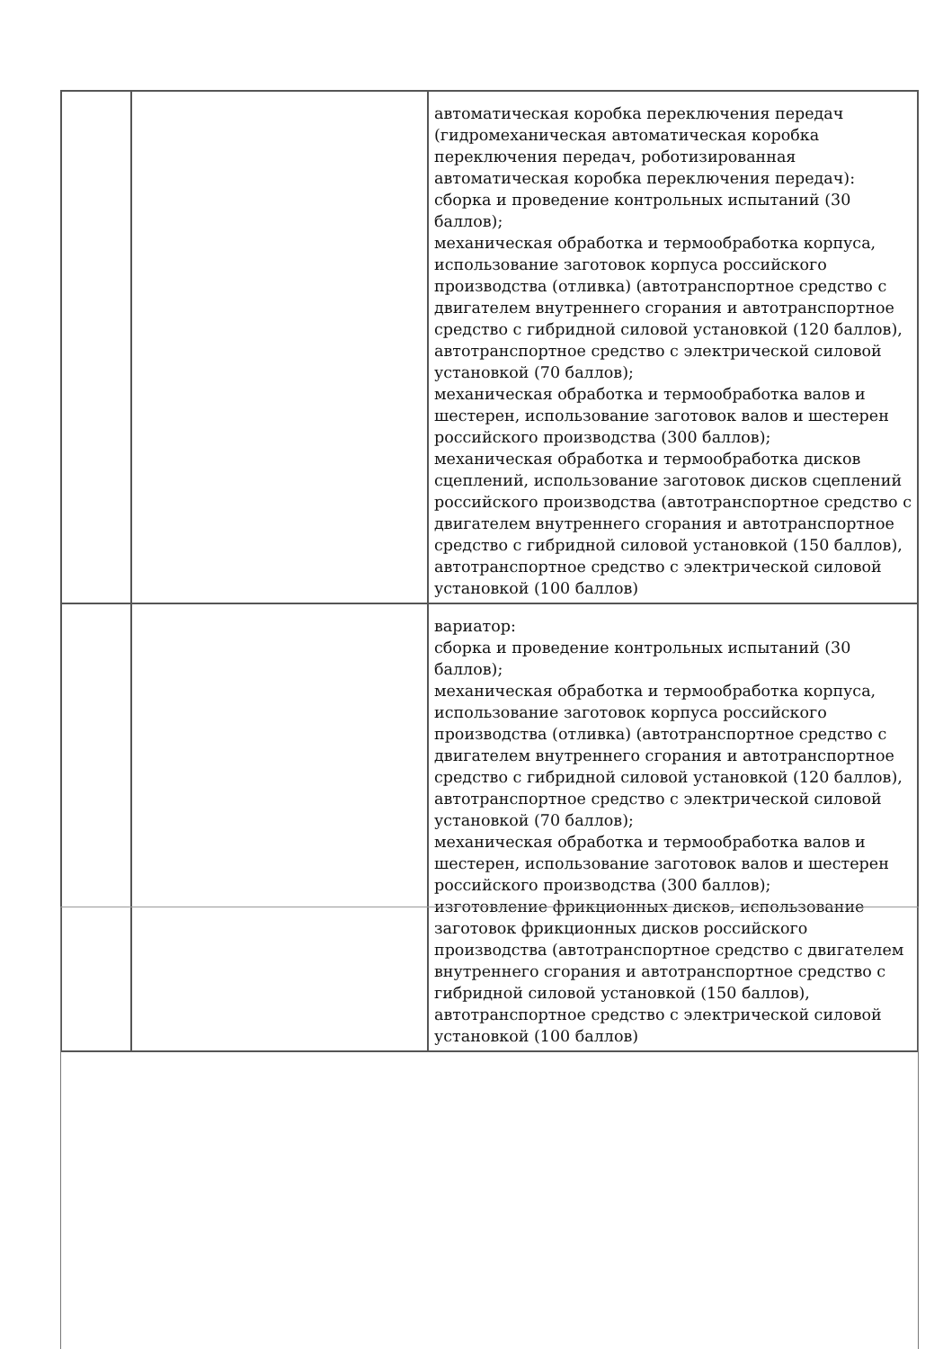| | | автоматическая коробка переключения передач (гидромеханическая автоматическая коробка переключения передач, роботизированная автоматическая коробка переключения передач): сборка и проведение контрольных испытаний (30 баллов); механическая обработка и термообработка корпуса, использование заготовок корпуса российского производства (отливка) (автотранспортное средство с двигателем внутреннего сгорания и автотранспортное средство с гибридной силовой установкой (120 баллов), автотранспортное средство с электрической силовой установкой (70 баллов); механическая обработка и термообработка валов и шестерен, использование заготовок валов и шестерен российского производства (300 баллов); механическая обработка и термообработка дисков сцеплений, использование заготовок дисков сцеплений российского производства (автотранспортное средство с двигателем внутреннего сгорания и автотранспортное средство с гибридной силовой установкой (150 баллов), автотранспортное средство с электрической силовой установкой (100 баллов) |
| | | вариатор: сборка и проведение контрольных испытаний (30 баллов); механическая обработка и термообработка корпуса, использование заготовок корпуса российского производства (отливка) (автотранспортное средство с двигателем внутреннего сгорания и автотранспортное средство с гибридной силовой установкой (120 баллов), автотранспортное средство с электрической силовой установкой (70 баллов); механическая обработка и термообработка валов и шестерен, использование заготовок валов и шестерен российского производства (300 баллов); изготовление фрикционных дисков, использование заготовок фрикционных дисков российского производства (автотранспортное средство с двигателем внутреннего сгорания и автотранспортное средство с гибридной силовой установкой (150 баллов), автотранспортное средство с электрической силовой установкой (100 баллов) |